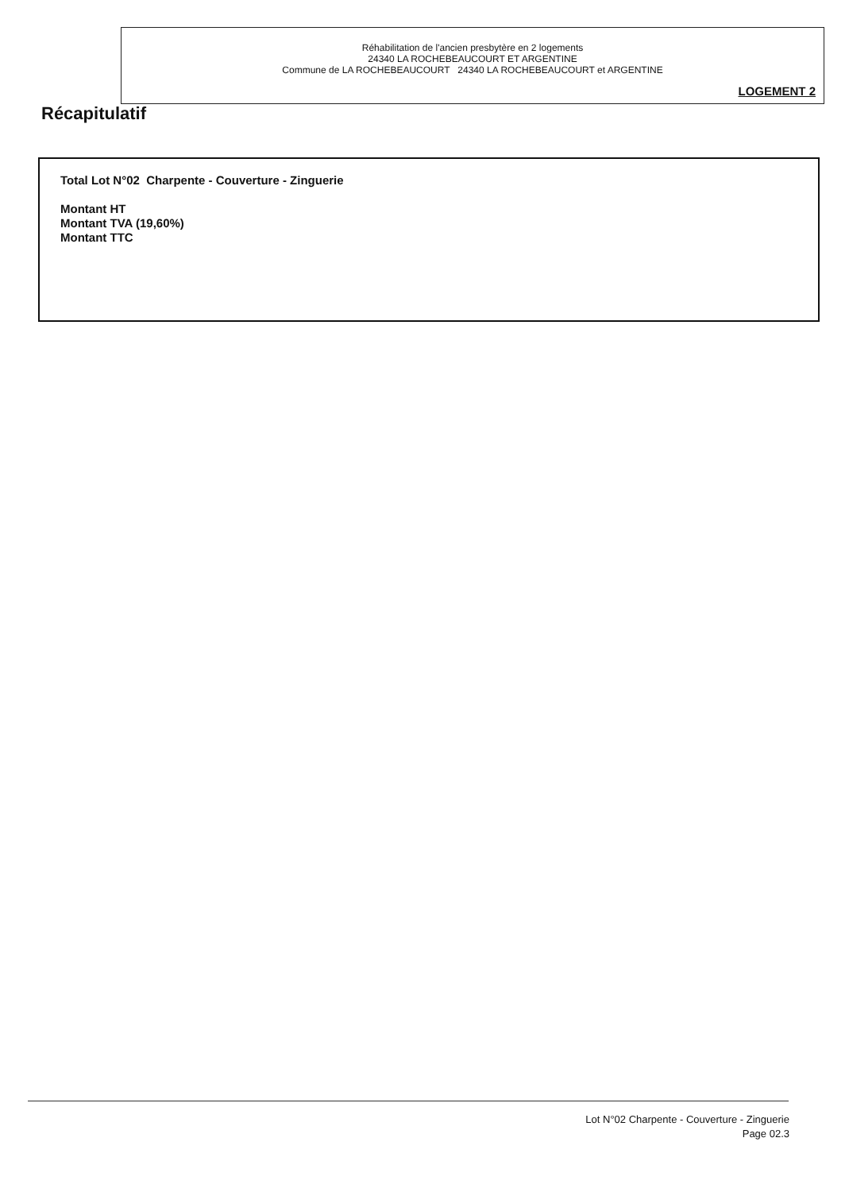Réhabilitation de l'ancien presbytère en 2 logements
24340 LA ROCHEBEAUCOURT ET ARGENTINE
Commune de LA ROCHEBEAUCOURT 24340 LA ROCHEBEAUCOURT et ARGENTINE
LOGEMENT 2
Récapitulatif
Total Lot N°02 Charpente - Couverture - Zinguerie
Montant HT
Montant TVA (19,60%)
Montant TTC
Lot N°02 Charpente - Couverture - Zinguerie
Page 02.3